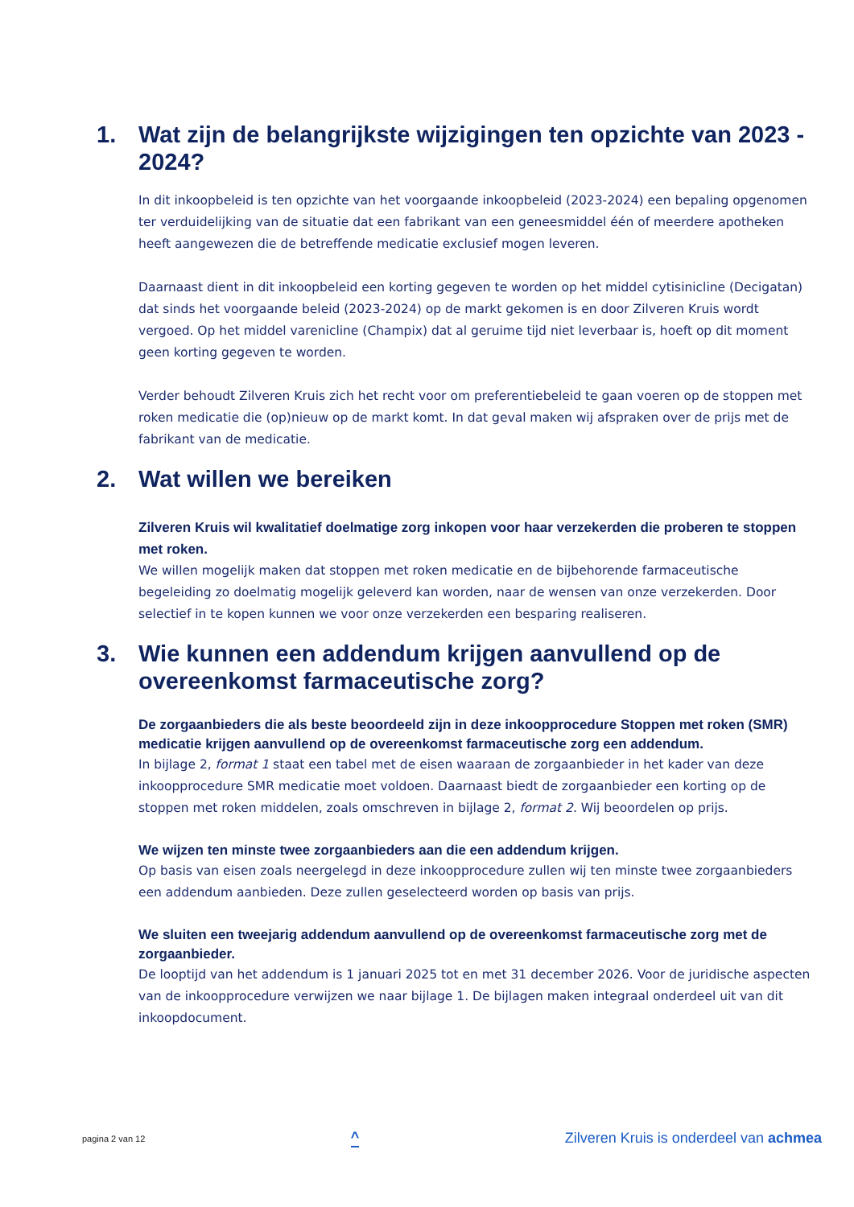1. Wat zijn de belangrijkste wijzigingen ten opzichte van 2023 - 2024?
In dit inkoopbeleid is ten opzichte van het voorgaande inkoopbeleid (2023-2024) een bepaling opgenomen ter verduidelijking van de situatie dat een fabrikant van een geneesmiddel één of meerdere apotheken heeft aangewezen die de betreffende medicatie exclusief mogen leveren.
Daarnaast dient in dit inkoopbeleid een korting gegeven te worden op het middel cytisinicline (Decigatan) dat sinds het voorgaande beleid (2023-2024) op de markt gekomen is en door Zilveren Kruis wordt vergoed. Op het middel varenicline (Champix) dat al geruime tijd niet leverbaar is, hoeft op dit moment geen korting gegeven te worden.
Verder behoudt Zilveren Kruis zich het recht voor om preferentiebeleid te gaan voeren op de stoppen met roken medicatie die (op)nieuw op de markt komt. In dat geval maken wij afspraken over de prijs met de fabrikant van de medicatie.
2. Wat willen we bereiken
Zilveren Kruis wil kwalitatief doelmatige zorg inkopen voor haar verzekerden die proberen te stoppen met roken.
We willen mogelijk maken dat stoppen met roken medicatie en de bijbehorende farmaceutische begeleiding zo doelmatig mogelijk geleverd kan worden, naar de wensen van onze verzekerden. Door selectief in te kopen kunnen we voor onze verzekerden een besparing realiseren.
3. Wie kunnen een addendum krijgen aanvullend op de overeenkomst farmaceutische zorg?
De zorgaanbieders die als beste beoordeeld zijn in deze inkoopprocedure Stoppen met roken (SMR) medicatie krijgen aanvullend op de overeenkomst farmaceutische zorg een addendum.
In bijlage 2, format 1 staat een tabel met de eisen waaraan de zorgaanbieder in het kader van deze inkoopprocedure SMR medicatie moet voldoen. Daarnaast biedt de zorgaanbieder een korting op de stoppen met roken middelen, zoals omschreven in bijlage 2, format 2. Wij beoordelen op prijs.
We wijzen ten minste twee zorgaanbieders aan die een addendum krijgen.
Op basis van eisen zoals neergelegd in deze inkoopprocedure zullen wij ten minste twee zorgaanbieders een addendum aanbieden. Deze zullen geselecteerd worden op basis van prijs.
We sluiten een tweejarig addendum aanvullend op de overeenkomst farmaceutische zorg met de zorgaanbieder.
De looptijd van het addendum is 1 januari 2025 tot en met 31 december 2026. Voor de juridische aspecten van de inkoopprocedure verwijzen we naar bijlage 1. De bijlagen maken integraal onderdeel uit van dit inkoopdocument.
pagina 2 van 12 ^ Zilveren Kruis is onderdeel van achmea